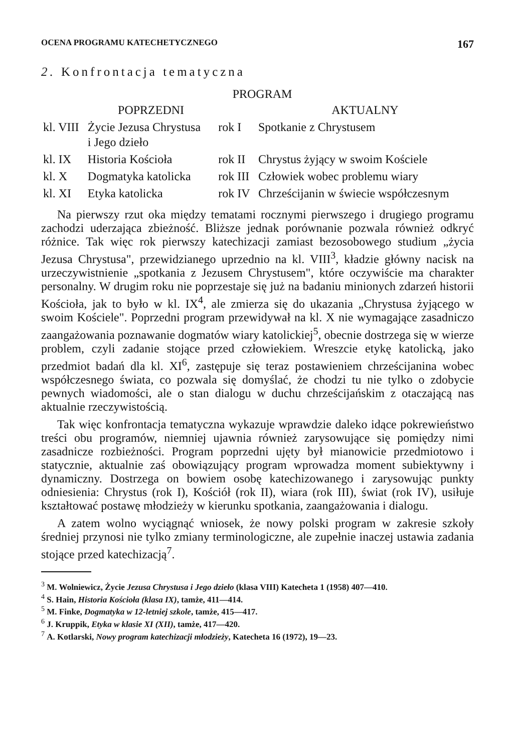OCENA PROGRAMU KATECHETYCZNEGO 167
2. Konfrontacja tematyczna
| PROGRAM | | | |
| --- | --- | --- | --- |
| | POPRZEDNI | | AKTUALNY |
| kl. VIII | Życie Jezusa Chrystusa i Jego dzieło | rok I | Spotkanie z Chrystusem |
| kl. IX | Historia Kościoła | rok II | Chrystus żyjący w swoim Kościele |
| kl. X | Dogmatyka katolicka | rok III | Człowiek wobec problemu wiary |
| kl. XI | Etyka katolicka | rok IV | Chrześcijanin w świecie współczesnym |
Na pierwszy rzut oka między tematami rocznymi pierwszego i drugiego programu zachodzi uderzająca zbieżność. Bliższe jednak porównanie pozwala również odkryć różnice. Tak więc rok pierwszy katechizacji zamiast bezosobowego studium „życia Jezusa Chrystusa", przewidzianego uprzednio na kl. VIII<sup>3</sup>, kładzie główny nacisk na urzeczywistnienie „spotkania z Jezusem Chrystusem", które oczywiście ma charakter personalny. W drugim roku nie poprzestaje się już na badaniu minionych zdarzeń historii Kościoła, jak to było w kl. IX<sup>4</sup>, ale zmierza się do ukazania „Chrystusa żyjącego w swoim Kościele". Poprzedni program przewidywał na kl. X nie wymagające zasadniczo zaangażowania poznawanie dogmatów wiary katolickiej<sup>5</sup>, obecnie dostrzega się w wierze problem, czyli zadanie stojące przed człowiekiem. Wreszcie etykę katolicką, jako przedmiot badań dla kl. XI<sup>6</sup>, zastępuje się teraz postawieniem chrześcijanina wobec współczesnego świata, co pozwala się domyślać, że chodzi tu nie tylko o zdobycie pewnych wiadomości, ale o stan dialogu w duchu chrześcijańskim z otaczającą nas aktualnie rzeczywistością.
Tak więc konfrontacja tematyczna wykazuje wprawdzie daleko idące pokrewieństwo treści obu programów, niemniej ujawnia również zarysowujące się pomiędzy nimi zasadnicze rozbieżności. Program poprzedni ujęty był mianowicie przedmiotowo i statycznie, aktualnie zaś obowiązujący program wprowadza moment subiektywny i dynamiczny. Dostrzega on bowiem osobę katechizowanego i zarysowując punkty odniesienia: Chrystus (rok I), Kościół (rok II), wiara (rok III), świat (rok IV), usiłuje kształtować postawę młodzieży w kierunku spotkania, zaangażowania i dialogu.
A zatem wolno wyciągnąć wniosek, że nowy polski program w zakresie szkoły średniej przynosi nie tylko zmiany terminologiczne, ale zupełnie inaczej ustawia zadania stojące przed katechizacją<sup>7</sup>.
<sup>3</sup> M. Wolniewicz, Życie Jezusa Chrystusa i Jego dzieło (klasa VIII) Katecheta 1 (1958) 407—410.
<sup>4</sup> S. Hain, Historia Kościoła (klasa IX), tamże, 411—414.
<sup>5</sup> M. Finke, Dogmatyka w 12-letniej szkole, tamże, 415—417.
<sup>6</sup> J. Kruppik, Etyka w klasie XI (XII), tamże, 417—420.
<sup>7</sup> A. Kotlarski, Nowy program katechizacji młodzieży, Katecheta 16 (1972), 19—23.